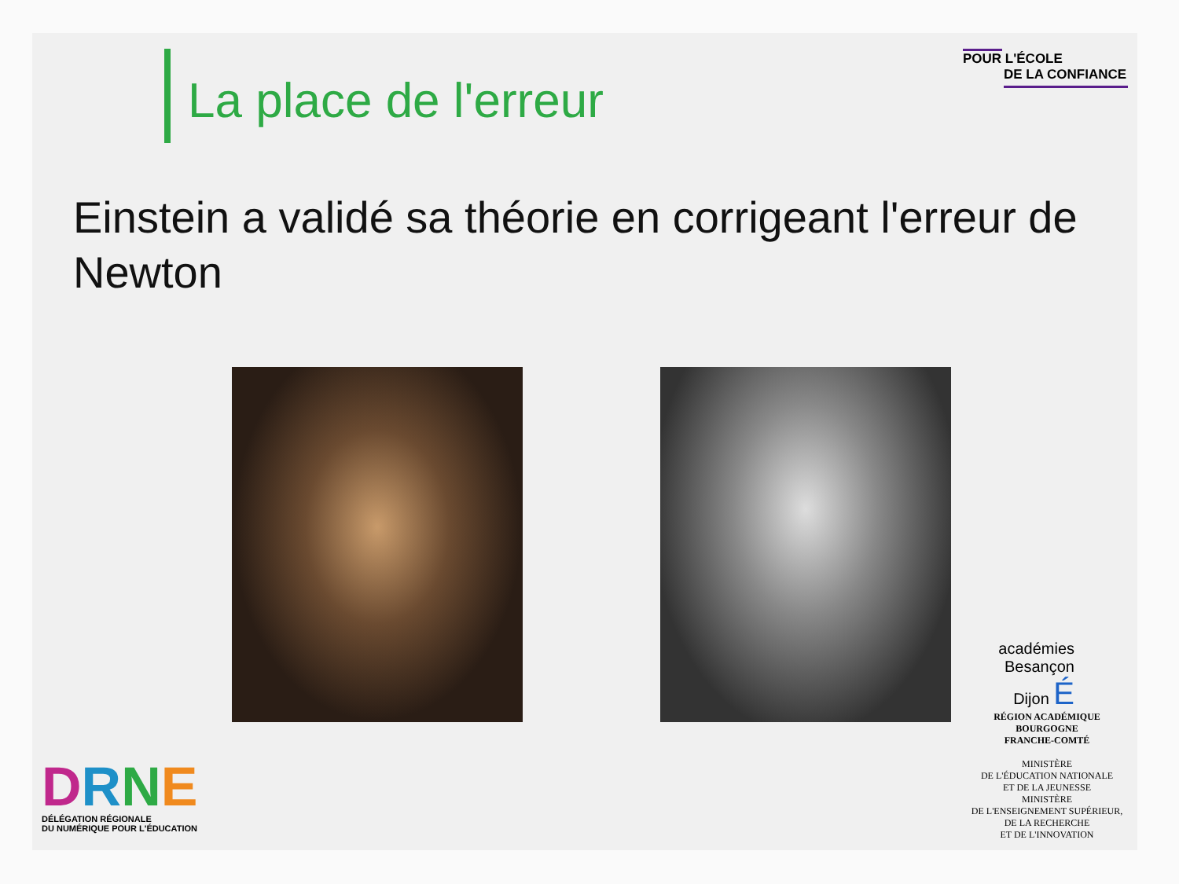La place de l'erreur
POUR L'ÉCOLE
DE LA CONFIANCE
Einstein a validé sa théorie en corrigeant l'erreur de Newton
DRNE
DÉLÉGATION RÉGIONALE
DU NUMÉRIQUE POUR L'ÉDUCATION
académies
Besançon
Dijon É
RÉGION ACADÉMIQUE
BOURGOGNE
FRANCHE-COMTÉ
MINISTÈRE
DE L'ÉDUCATION NATIONALE
ET DE LA JEUNESSE
MINISTÈRE
DE L'ENSEIGNEMENT SUPÉRIEUR,
DE LA RECHERCHE
ET DE L'INNOVATION